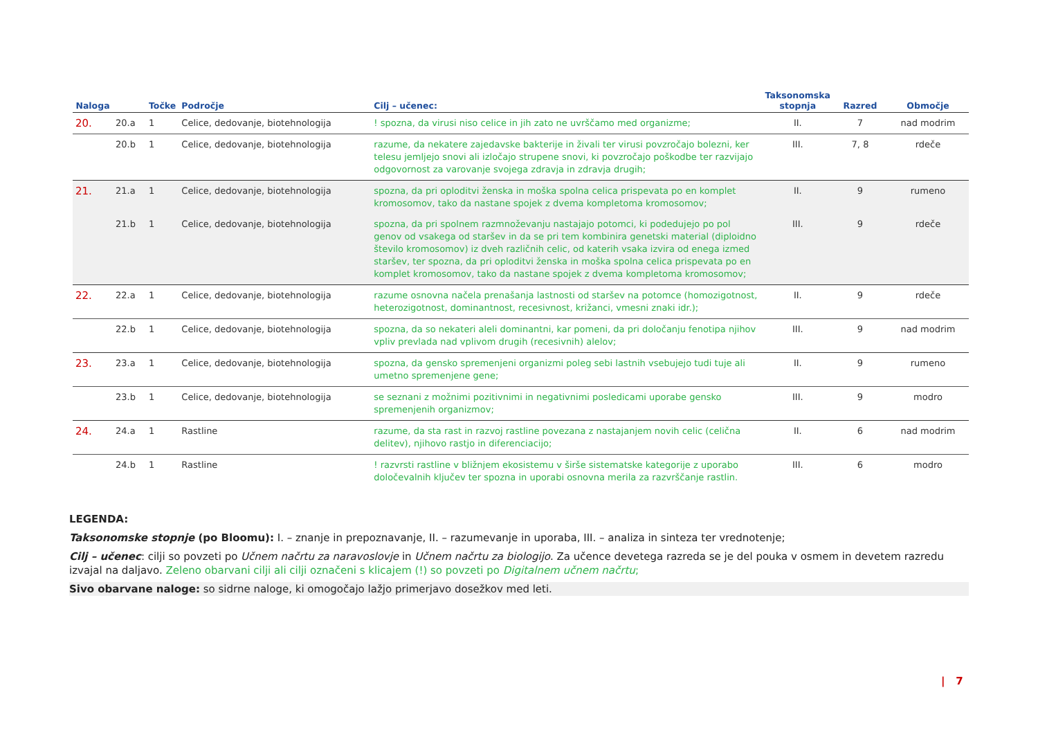| Naloga | | Točke | Področje | Cilj – učenec: | Taksonomska stopnja | Razred | Območje |
| --- | --- | --- | --- | --- | --- | --- | --- |
| 20. | 20.a | 1 | Celice, dedovanje, biotehnologija | ! spozna, da virusi niso celice in jih zato ne uvrščamo med organizme; | II. | 7 | nad modrim |
| | 20.b | 1 | Celice, dedovanje, biotehnologija | razume, da nekatere zajedavske bakterije in živali ter virusi povzročajo bolezni, ker telesu jemljejo snovi ali izločajo strupene snovi, ki povzročajo poškodbe ter razvijajo odgovornost za varovanje svojega zdravja in zdravja drugih; | III. | 7, 8 | rdeče |
| 21. | 21.a | 1 | Celice, dedovanje, biotehnologija | spozna, da pri oploditvi ženska in moška spolna celica prispevata po en komplet kromosomov, tako da nastane spojek z dvema kompletoma kromosomov; | II. | 9 | rumeno |
| | 21.b | 1 | Celice, dedovanje, biotehnologija | spozna, da pri spolnem razmnoževanju nastajajo potomci, ki podedujejo po pol genov od vsakega od staršev in da se pri tem kombinira genetski material (diploidno število kromosomov) iz dveh različnih celic, od katerih vsaka izvira od enega izmed staršev, ter spozna, da pri oploditvi ženska in moška spolna celica prispevata po en komplet kromosomov, tako da nastane spojek z dvema kompletoma kromosomov; | III. | 9 | rdeče |
| 22. | 22.a | 1 | Celice, dedovanje, biotehnologija | razume osnovna načela prenašanja lastnosti od staršev na potomce (homozigotnost, heterozigotnost, dominantnost, recesivnost, križanci, vmesni znaki idr.); | II. | 9 | rdeče |
| | 22.b | 1 | Celice, dedovanje, biotehnologija | spozna, da so nekateri aleli dominantni, kar pomeni, da pri določanju fenotipa njihov vpliv prevlada nad vplivom drugih (recesivnih) alelov; | III. | 9 | nad modrim |
| 23. | 23.a | 1 | Celice, dedovanje, biotehnologija | spozna, da gensko spremenjeni organizmi poleg sebi lastnih vsebujejo tudi tuje ali umetno spremenjene gene; | II. | 9 | rumeno |
| | 23.b | 1 | Celice, dedovanje, biotehnologija | se seznani z možnimi pozitivnimi in negativnimi posledicami uporabe gensko spremenjenih organizmov; | III. | 9 | modro |
| 24. | 24.a | 1 | Rastline | razume, da sta rast in razvoj rastline povezana z nastajanjem novih celic (celična delitev), njihovo rastjo in diferenciacijo; | II. | 6 | nad modrim |
| | 24.b | 1 | Rastline | ! razvrsti rastline v bližnjem ekosistemu v širše sistematske kategorije z uporabo določevalnih ključev ter spozna in uporabi osnovna merila za razvrščanje rastlin. | III. | 6 | modro |
LEGENDA:
Taksonomske stopnje (po Bloomu): I. – znanje in prepoznavanje, II. – razumevanje in uporaba, III. – analiza in sinteza ter vrednotenje;
Cilj – učenec: cilji so povzeti po Učnem načrtu za naravoslovje in Učnem načrtu za biologijo. Za učence devetega razreda se je del pouka v osmem in devetem razredu izvajal na daljavo. Zeleno obarvani cilji ali cilji označeni s klicajem (!) so povzeti po Digitalnem učnem načrtu;
Sivo obarvane naloge: so sidrne naloge, ki omogočajo lažjo primerjavo dosežkov med leti.
| 7